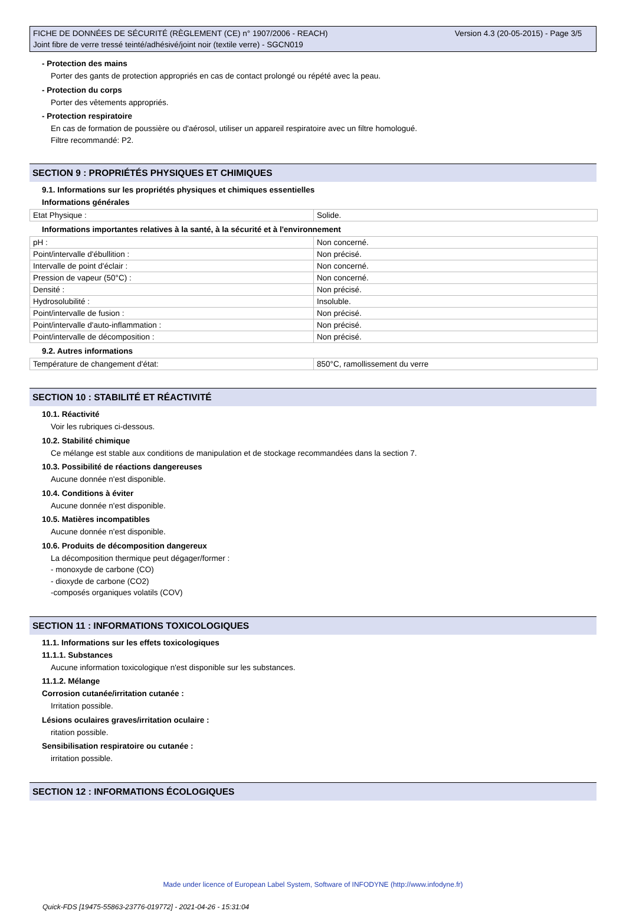FICHE DE DONNÉES DE SÉCURITÉ (RÈGLEMENT (CE) n° 1907/2006 - REACH)
Joint fibre de verre tressé teinté/adhésivé/joint noir (textile verre) - SGCN019
Version 4.3 (20-05-2015) - Page 3/5
- Protection des mains
Porter des gants de protection appropriés en cas de contact prolongé ou répété avec la peau.
- Protection du corps
Porter des vêtements appropriés.
- Protection respiratoire
En cas de formation de poussière ou d'aérosol, utiliser un appareil respiratoire avec un filtre homologué.
Filtre recommandé: P2.
SECTION 9 : PROPRIÉTÉS PHYSIQUES ET CHIMIQUES
9.1. Informations sur les propriétés physiques et chimiques essentielles
Informations générales
| Etat Physique : | Solide. |
Informations importantes relatives à la santé, à la sécurité et à l'environnement
| pH : | Non concerné. |
| Point/intervalle d'ébullition : | Non précisé. |
| Intervalle de point d'éclair : | Non concerné. |
| Pression de vapeur (50°C) : | Non concerné. |
| Densité : | Non précisé. |
| Hydrosolubilité : | Insoluble. |
| Point/intervalle de fusion : | Non précisé. |
| Point/intervalle d'auto-inflammation : | Non précisé. |
| Point/intervalle de décomposition : | Non précisé. |
9.2. Autres informations
| Température de changement d'état: | 850°C, ramollissement du verre |
SECTION 10 : STABILITÉ ET RÉACTIVITÉ
10.1. Réactivité
Voir les rubriques ci-dessous.
10.2. Stabilité chimique
Ce mélange est stable aux conditions de manipulation et de stockage recommandées dans la section 7.
10.3. Possibilité de réactions dangereuses
Aucune donnée n'est disponible.
10.4. Conditions à éviter
Aucune donnée n'est disponible.
10.5. Matières incompatibles
Aucune donnée n'est disponible.
10.6. Produits de décomposition dangereux
La décomposition thermique peut dégager/former :
- monoxyde de carbone (CO)
- dioxyde de carbone (CO2)
-composés organiques volatils (COV)
SECTION 11 : INFORMATIONS TOXICOLOGIQUES
11.1. Informations sur les effets toxicologiques
11.1.1. Substances
Aucune information toxicologique n'est disponible sur les substances.
11.1.2. Mélange
Corrosion cutanée/irritation cutanée :
Irritation possible.
Lésions oculaires graves/irritation oculaire :
ritation possible.
Sensibilisation respiratoire ou cutanée :
irritation possible.
SECTION 12 : INFORMATIONS ÉCOLOGIQUES
Made under licence of European Label System, Software of INFODYNE (http://www.infodyne.fr)
Quick-FDS [19475-55863-23776-019772] - 2021-04-26 - 15:31:04